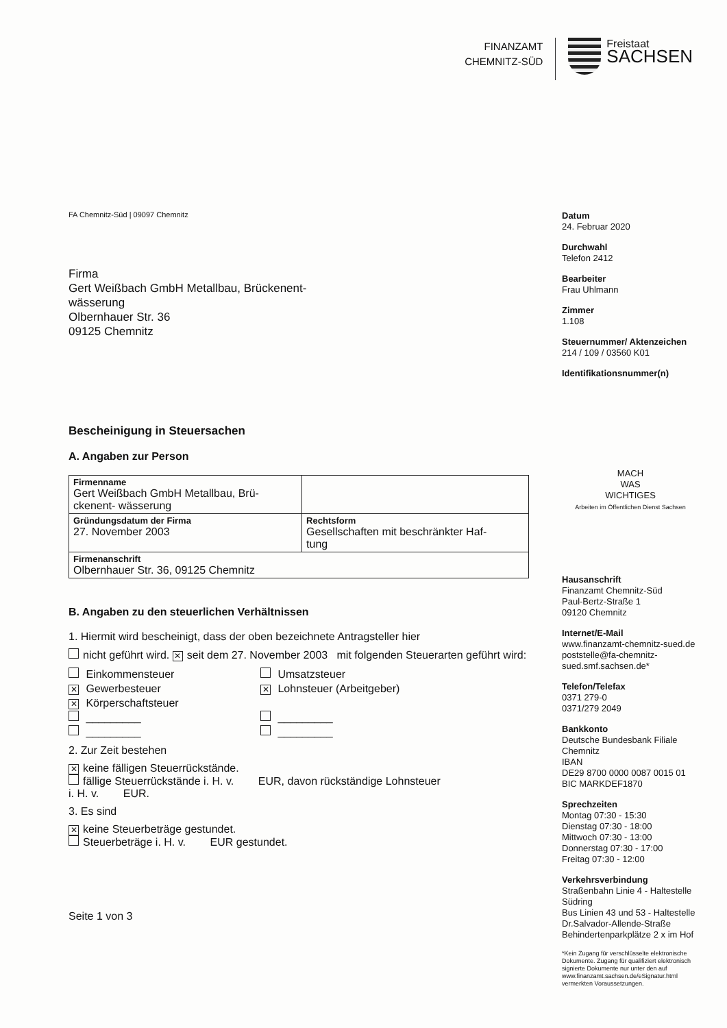FINANZAMT
CHEMNITZ-SÜD
Freistaat
SACHSEN
FA Chemnitz-Süd | 09097 Chemnitz
Firma
Gert Weißbach GmbH Metallbau, Brückenent-
wässerung
Olbernhauer Str. 36
09125 Chemnitz
Bescheinigung in Steuersachen
A. Angaben zur Person
| Firmenname Gert Weißbach GmbH Metallbau, Brü- ckenent- wässerung | |
| Gründungsdatum der Firma 27. November 2003 | Rechtsform Gesellschaften mit beschränkter Haf- tung |
| Firmenanschrift Olbernhauer Str. 36, 09125 Chemnitz | |
B. Angaben zu den steuerlichen Verhältnissen
1. Hiermit wird bescheinigt, dass der oben bezeichnete Antragsteller hier
nicht geführt wird. ✕ seit dem 27. November 2003 mit folgenden Steuerarten geführt wird:
Einkommensteuer
Umsatzsteuer
✕ Gewerbesteuer
✕ Lohnsteuer (Arbeitgeber)
✕ Körperschaftsteuer
_________
_________
_________
_________
2. Zur Zeit bestehen
✕ keine fälligen Steuerrückstände.
fällige Steuerrückstände i. H. v. EUR, davon rückständige Lohnsteuer
i. H. v. EUR.
3. Es sind
✕ keine Steuerbeträge gestundet.
Steuerbeträge i. H. v. EUR gestundet.
Seite 1 von 3
Datum
24. Februar 2020
Durchwahl
Telefon 2412
Bearbeiter
Frau Uhlmann
Zimmer
1.108
Steuernummer/ Aktenzeichen
214 / 109 / 03560 K01
Identifikationsnummer(n)
MACH
WAS
WICHTIGES
Arbeiten im Öffentlichen Dienst Sachsen
Hausanschrift
Finanzamt Chemnitz-Süd
Paul-Bertz-Straße 1
09120 Chemnitz
Internet/E-Mail
www.finanzamt-chemnitz-sued.de
poststelle@fa-chemnitz-sued.smf.sachsen.de*
Telefon/Telefax
0371 279-0
0371/279 2049
Bankkonto
Deutsche Bundesbank Filiale Chemnitz
IBAN
DE29 8700 0000 0087 0015 01
BIC MARKDEF1870
Sprechzeiten
Montag 07:30 - 15:30
Dienstag 07:30 - 18:00
Mittwoch 07:30 - 13:00
Donnerstag 07:30 - 17:00
Freitag 07:30 - 12:00
Verkehrsverbindung
Straßenbahn Linie 4 - Haltestelle Südring
Bus Linien 43 und 53 - Haltestelle Dr.Salvador-Allende-Straße
Behindertenparkplätze 2 x im Hof
*Kein Zugang für verschlüsselte elektronische Dokumente. Zugang für qualifiziert elektronisch signierte Dokumente nur unter den auf www.finanzamt.sachsen.de/eSignatur.html vermerkten Voraussetzungen.